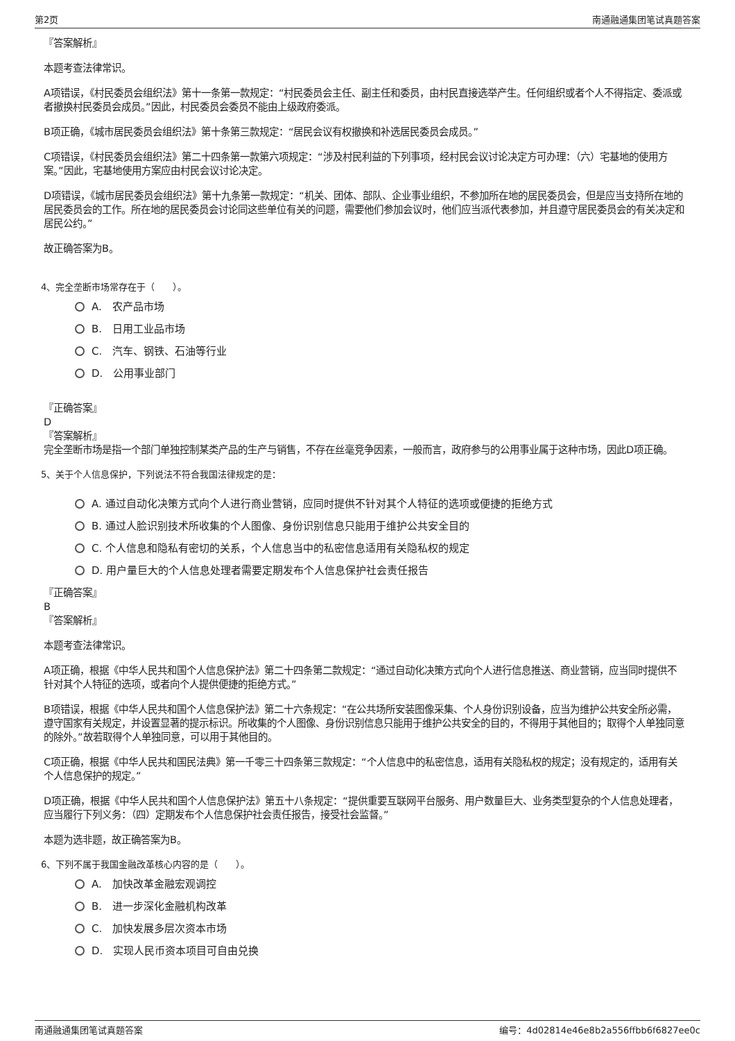第2页 南通融通集团笔试真题答案
『答案解析』
本题考查法律常识。
A项错误，《村民委员会组织法》第十一条第一款规定：“村民委员会主任、副主任和委员，由村民直接选举产生。任何组织或者个人不得指定、委派或者撤换村民委员会成员。”因此，村民委员会委员不能由上级政府委派。
B项正确，《城市居民委员会组织法》第十条第三款规定：“居民会议有权撤换和补选居民委员会成员。”
C项错误，《村民委员会组织法》第二十四条第一款第六项规定：“涉及村民利益的下列事项，经村民会议讨论决定方可办理：（六）宅基地的使用方案。”因此，宅基地使用方案应由村民会议讨论决定。
D项错误，《城市居民委员会组织法》第十九条第一款规定：“机关、团体、部队、企业事业组织，不参加所在地的居民委员会，但是应当支持所在地的居民委员会的工作。所在地的居民委员会讨论同这些单位有关的问题，需要他们参加会议时，他们应当派代表参加，并且遵守居民委员会的有关决定和居民公约。”
故正确答案为B。
4、完全垄断市场常存在于（　　）。
A.　农产品市场
B.　日用工业品市场
C.　汽车、钢铁、石油等行业
D.　公用事业部门
『正确答案』
D
『答案解析』
完全垄断市场是指一个部门单独控制某类产品的生产与销售，不存在丝毫竞争因素，一般而言，政府参与的公用事业属于这种市场，因此D项正确。
5、关于个人信息保护，下列说法不符合我国法律规定的是：
A. 通过自动化决策方式向个人进行商业营销，应同时提供不针对其个人特征的选项或便捷的拒绝方式
B. 通过人脸识别技术所收集的个人图像、身份识别信息只能用于维护公共安全目的
C. 个人信息和隐私有密切的关系，个人信息当中的私密信息适用有关隐私权的规定
D. 用户量巨大的个人信息处理者需要定期发布个人信息保护社会责任报告
『正确答案』
B
『答案解析』
本题考查法律常识。
A项正确，根据《中华人民共和国个人信息保护法》第二十四条第二款规定：“通过自动化决策方式向个人进行信息推送、商业营销，应当同时提供不针对其个人特征的选项，或者向个人提供便捷的拒绝方式。”
B项错误，根据《中华人民共和国个人信息保护法》第二十六条规定：“在公共场所安装图像采集、个人身份识别设备，应当为维护公共安全所必需，遵守国家有关规定，并设置显著的提示标识。所收集的个人图像、身份识别信息只能用于维护公共安全的目的，不得用于其他目的；取得个人单独同意的除外。”故若取得个人单独同意，可以用于其他目的。
C项正确，根据《中华人民共和国民法典》第一千零三十四条第三款规定：“个人信息中的私密信息，适用有关隐私权的规定；没有规定的，适用有关个人信息保护的规定。”
D项正确，根据《中华人民共和国个人信息保护法》第五十八条规定：“提供重要互联网平台服务、用户数量巨大、业务类型复杂的个人信息处理者，应当履行下列义务：（四）定期发布个人信息保护社会责任报告，接受社会监督。”
本题为选非题，故正确答案为B。
6、下列不属于我国金融改革核心内容的是（　　）。
A.　加快改革金融宏观调控
B.　进一步深化金融机构改革
C.　加快发展多层次资本市场
D.　实现人民币资本项目可自由兑换
南通融通集团笔试真题答案 编号：4d02814e46e8b2a556ffbb6f6827ee0c